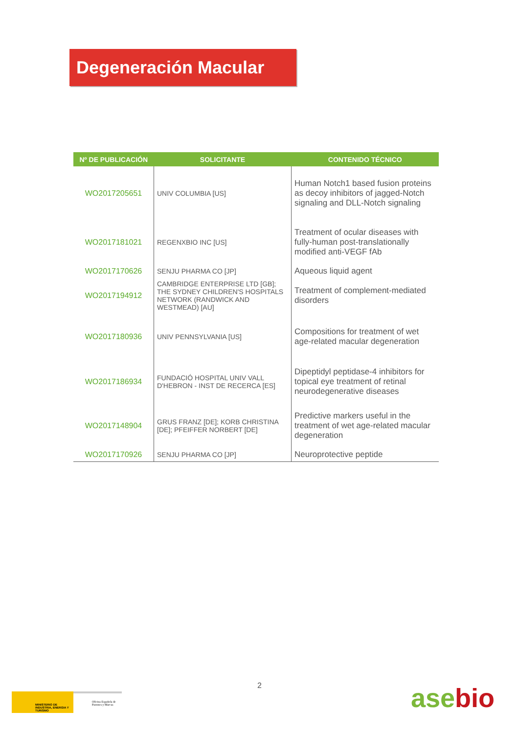Degeneración Macular
| Nº DE PUBLICACIÓN | SOLICITANTE | CONTENIDO TÉCNICO |
| --- | --- | --- |
| WO2017205651 | UNIV COLUMBIA [US] | Human Notch1 based fusion proteins as decoy inhibitors of jagged-Notch signaling and DLL-Notch signaling |
| WO2017181021 | REGENXBIO INC [US] | Treatment of ocular diseases with fully-human post-translationally modified anti-VEGF fAb |
| WO2017170626 | SENJU PHARMA CO [JP] | Aqueous liquid agent |
| WO2017194912 | CAMBRIDGE ENTERPRISE LTD [GB]; THE SYDNEY CHILDREN'S HOSPITALS NETWORK (RANDWICK AND WESTMEAD) [AU] | Treatment of complement-mediated disorders |
| WO2017180936 | UNIV PENNSYLVANIA [US] | Compositions for treatment of wet age-related macular degeneration |
| WO2017186934 | FUNDACIÓ HOSPITAL UNIV VALL D'HEBRON - INST DE RECERCA [ES] | Dipeptidyl peptidase-4 inhibitors for topical eye treatment of retinal neurodegenerative diseases |
| WO2017148904 | GRUS FRANZ [DE]; KORB CHRISTINA [DE]; PFEIFFER NORBERT [DE] | Predictive markers useful in the treatment of wet age-related macular degeneration |
| WO2017170926 | SENJU PHARMA CO [JP] | Neuroprotective peptide |
2
MINISTERIO DE INDUSTRIA, ENERGIA Y TURISMO
Oficina Española de Patentes y Marcas
asebio